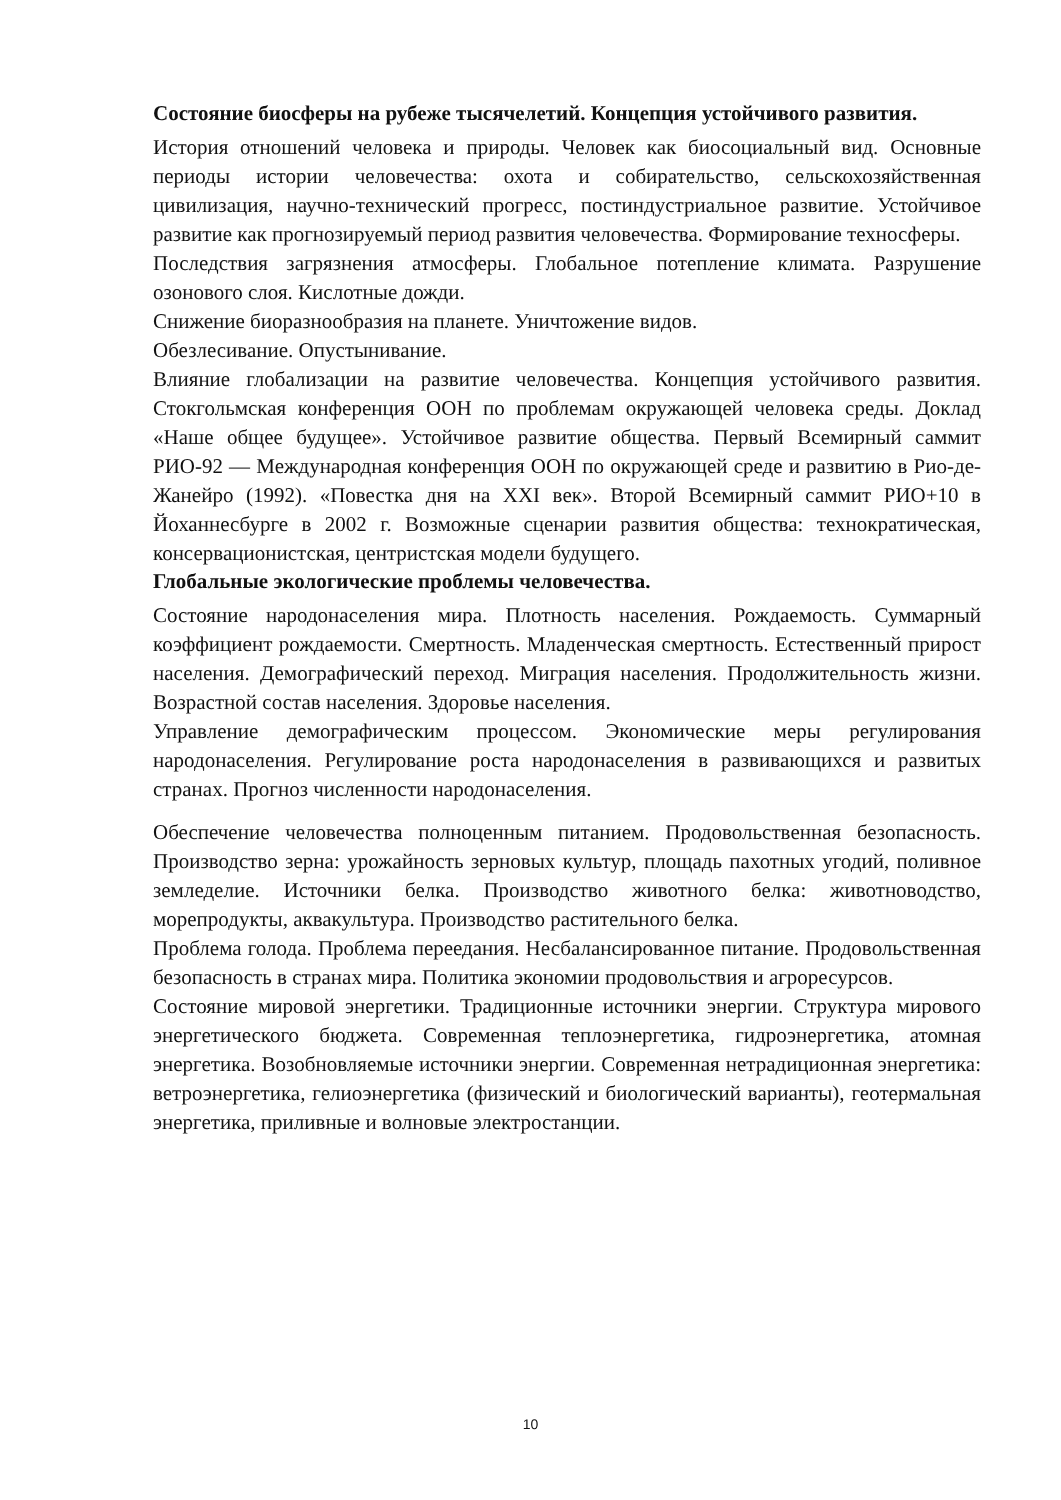Состояние биосферы на рубеже тысячелетий. Концепция устойчивого развития.
История отношений человека и природы. Человек как биосоциальный вид. Основные периоды истории человечества: охота и собирательство, сельскохозяйственная цивилизация, научно-технический прогресс, постиндустриальное развитие. Устойчивое развитие как прогнозируемый период развития человечества. Формирование техносферы.
Последствия загрязнения атмосферы. Глобальное потепление климата. Разрушение озонового слоя. Кислотные дожди.
Снижение биоразнообразия на планете. Уничтожение видов.
Обезлесивание. Опустынивание.
Влияние глобализации на развитие человечества. Концепция устойчивого развития. Стокгольмская конференция ООН по проблемам окружающей человека среды. Доклад «Наше общее будущее». Устойчивое развитие общества. Первый Всемирный саммит РИО-92 — Международная конференция ООН по окружающей среде и развитию в Рио-де-Жанейро (1992). «Повестка дня на XXI век». Второй Всемирный саммит РИО+10 в Йоханнесбурге в 2002 г. Возможные сценарии развития общества: технократическая, консервационистская, центристская модели будущего.
Глобальные экологические проблемы человечества.
Состояние народонаселения мира. Плотность населения. Рождаемость. Суммарный коэффициент рождаемости. Смертность. Младенческая смертность. Естественный прирост населения. Демографический переход. Миграция населения. Продолжительность жизни. Возрастной состав населения. Здоровье населения.
Управление демографическим процессом. Экономические меры регулирования народонаселения. Регулирование роста народонаселения в развивающихся и развитых странах. Прогноз численности народонаселения.
Обеспечение человечества полноценным питанием. Продовольственная безопасность. Производство зерна: урожайность зерновых культур, площадь пахотных угодий, поливное земледелие. Источники белка. Производство животного белка: животноводство, морепродукты, аквакультура. Производство растительного белка.
Проблема голода. Проблема переедания. Несбалансированное питание. Продовольственная безопасность в странах мира. Политика экономии продовольствия и агроресурсов.
Состояние мировой энергетики. Традиционные источники энергии. Структура мирового энергетического бюджета. Современная теплоэнергетика, гидроэнергетика, атомная энергетика. Возобновляемые источники энергии. Современная нетрадиционная энергетика: ветроэнергетика, гелиоэнергетика (физический и биологический варианты), геотермальная энергетика, приливные и волновые электростанции.
10